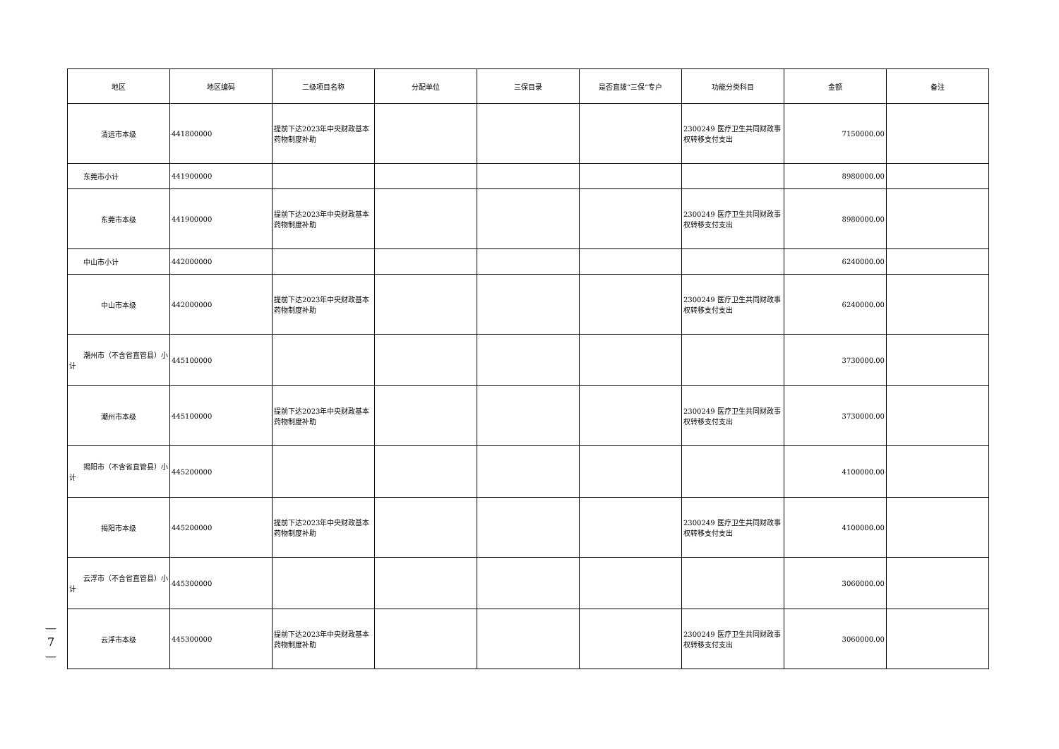—
7
—
| 地区 | 地区编码 | 二级项目名称 | 分配单位 | 三保目录 | 是否直拨“三保”专户 | 功能分类科目 | 金额 | 备注 |
| --- | --- | --- | --- | --- | --- | --- | --- | --- |
| 清远市本级 | 441800000 | 提前下达2023年中央财政基本药物制度补助 | | | | 2300249 医疗卫生共同财政事权转移支付支出 | 7150000.00 | |
| 东莞市小计 | 441900000 | | | | | | 8980000.00 | |
| 东莞市本级 | 441900000 | 提前下达2023年中央财政基本药物制度补助 | | | | 2300249 医疗卫生共同财政事权转移支付支出 | 8980000.00 | |
| 中山市小计 | 442000000 | | | | | | 6240000.00 | |
| 中山市本级 | 442000000 | 提前下达2023年中央财政基本药物制度补助 | | | | 2300249 医疗卫生共同财政事权转移支付支出 | 6240000.00 | |
| 潮州市（不含省直管县）小计 | 445100000 | | | | | | 3730000.00 | |
| 潮州市本级 | 445100000 | 提前下达2023年中央财政基本药物制度补助 | | | | 2300249 医疗卫生共同财政事权转移支付支出 | 3730000.00 | |
| 揭阳市（不含省直管县）小计 | 445200000 | | | | | | 4100000.00 | |
| 揭阳市本级 | 445200000 | 提前下达2023年中央财政基本药物制度补助 | | | | 2300249 医疗卫生共同财政事权转移支付支出 | 4100000.00 | |
| 云浮市（不含省直管县）小计 | 445300000 | | | | | | 3060000.00 | |
| 云浮市本级 | 445300000 | 提前下达2023年中央财政基本药物制度补助 | | | | 2300249 医疗卫生共同财政事权转移支付支出 | 3060000.00 | |